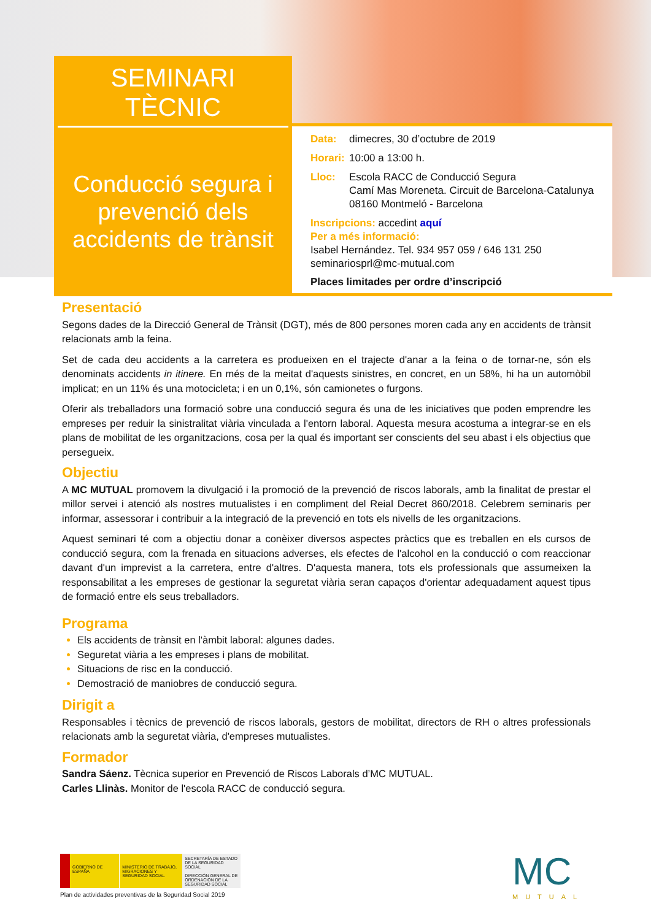SEMINARI
TÈCNIC
Conducció segura i prevenció dels accidents de trànsit
Data: dimecres, 30 d’octubre de 2019
Horari: 10:00 a 13:00 h.
Lloc: Escola RACC de Conducció Segura
Camí Mas Moreneta. Circuit de Barcelona-Catalunya
08160 Montmeló - Barcelona
Inscripcions: accedint aquí
Per a més informació:
Isabel Hernández. Tel. 934 957 059 / 646 131 250
seminariosprl@mc-mutual.com
Places limitades per ordre d’inscripció
Presentació
Segons dades de la Direcció General de Trànsit (DGT), més de 800 persones moren cada any en accidents de trànsit relacionats amb la feina.
Set de cada deu accidents a la carretera es produeixen en el trajecte d'anar a la feina o de tornar-ne, són els denominats accidents in itinere. En més de la meitat d'aquests sinistres, en concret, en un 58%, hi ha un automòbil implicat; en un 11% és una motocicleta; i en un 0,1%, són camionetes o furgons.
Oferir als treballadors una formació sobre una conducció segura és una de les iniciatives que poden emprendre les empreses per reduir la sinistralitat viària vinculada a l'entorn laboral. Aquesta mesura acostuma a integrar-se en els plans de mobilitat de les organitzacions, cosa per la qual és important ser conscients del seu abast i els objectius que persegueix.
Objectiu
A MC MUTUAL promovem la divulgació i la promoció de la prevenció de riscos laborals, amb la finalitat de prestar el millor servei i atenció als nostres mutualistes i en compliment del Reial Decret 860/2018. Celebrem seminaris per informar, assessorar i contribuir a la integració de la prevenció en tots els nivells de les organitzacions.
Aquest seminari té com a objectiu donar a conèixer diversos aspectes pràctics que es treballen en els cursos de conducció segura, com la frenada en situacions adverses, els efectes de l'alcohol en la conducció o com reaccionar davant d'un imprevist a la carretera, entre d'altres. D'aquesta manera, tots els professionals que assumeixen la responsabilitat a les empreses de gestionar la seguretat viària seran capaços d'orientar adequadament aquest tipus de formació entre els seus treballadors.
Programa
Els accidents de trànsit en l'àmbit laboral: algunes dades.
Seguretat viària a les empreses i plans de mobilitat.
Situacions de risc en la conducció.
Demostració de maniobres de conducció segura.
Dirigit a
Responsables i tècnics de prevenció de riscos laborals, gestors de mobilitat, directors de RH o altres professionals relacionats amb la seguretat viària, d'empreses mutualistes.
Formador
Sandra Sáenz. Tècnica superior en Prevenció de Riscos Laborals d’MC MUTUAL.
Carles Llinàs. Monitor de l'escola RACC de conducció segura.
GOBIERNO DE ESPAÑA MINISTERIO DE TRABAJO, MIGRACIONES Y SEGURIDAD SOCIAL
SECRETARÍA DE ESTADO DE LA SEGURIDAD SOCIAL
DIRECCIÓN GENERAL DE ORDENACIÓN DE LA SEGURIDAD SOCIAL
Plan de actividades preventivas de la Seguridad Social 2019
MC
MUTUAL